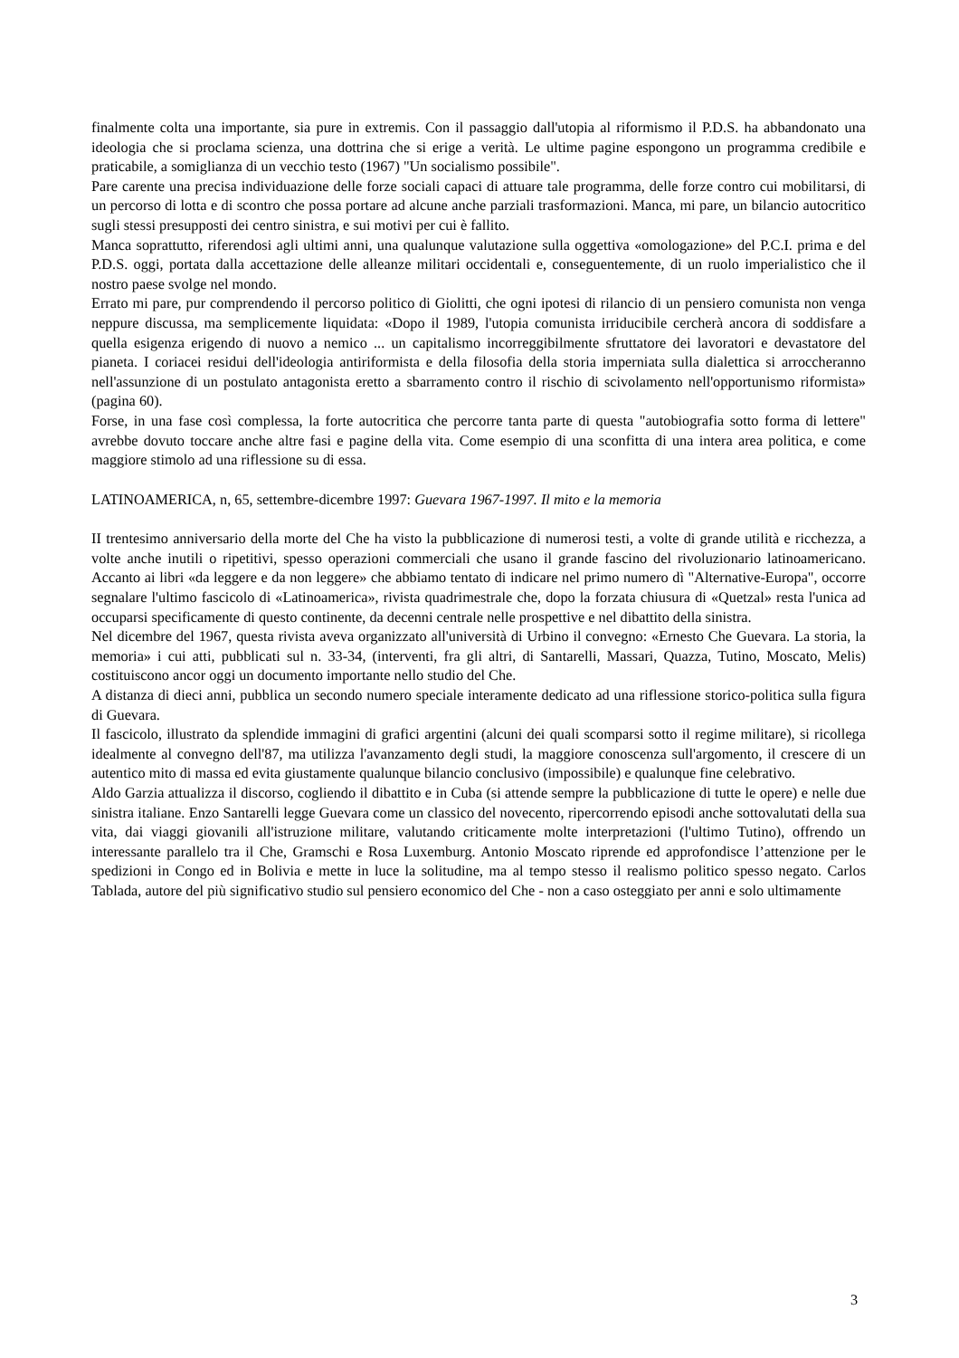finalmente colta una importante, sia pure in extremis. Con il passaggio dall'utopia al riformismo il P.D.S. ha abbandonato una ideologia che si proclama scienza, una dottrina che si erige a verità. Le ultime pagine espongono un programma credibile e praticabile, a somiglianza di un vecchio testo (1967) "Un socialismo possibile".
Pare carente una precisa individuazione delle forze sociali capaci di attuare tale programma, delle forze contro cui mobilitarsi, di un percorso di lotta e di scontro che possa portare ad alcune anche parziali trasformazioni. Manca, mi pare, un bilancio autocritico sugli stessi presupposti dei centro sinistra, e sui motivi per cui è fallito.
Manca soprattutto, riferendosi agli ultimi anni, una qualunque valutazione sulla oggettiva «omologazione» del P.C.I. prima e del P.D.S. oggi, portata dalla accettazione delle alleanze militari occidentali e, conseguentemente, di un ruolo imperialistico che il nostro paese svolge nel mondo.
Errato mi pare, pur comprendendo il percorso politico di Giolitti, che ogni ipotesi di rilancio di un pensiero comunista non venga neppure discussa, ma semplicemente liquidata: «Dopo il 1989, l'utopia comunista irriducibile cercherà ancora di soddisfare a quella esigenza erigendo di nuovo a nemico ... un capitalismo incorreggibilmente sfruttatore dei lavoratori e devastatore del pianeta. I coriacei residui dell'ideologia antiriformista e della filosofia della storia imperniata sulla dialettica si arroccheranno nell'assunzione di un postulato antagonista eretto a sbarramento contro il rischio di scivolamento nell'opportunismo riformista» (pagina 60).
Forse, in una fase così complessa, la forte autocritica che percorre tanta parte di questa "autobiografia sotto forma di lettere" avrebbe dovuto toccare anche altre fasi e pagine della vita. Come esempio di una sconfitta di una intera area politica, e come maggiore stimolo ad una riflessione su di essa.
LATINOAMERICA, n, 65, settembre-dicembre 1997: Guevara 1967-1997. Il mito e la memoria
II trentesimo anniversario della morte del Che ha visto la pubblicazione di numerosi testi, a volte di grande utilità e ricchezza, a volte anche inutili o ripetitivi, spesso operazioni commerciali che usano il grande fascino del rivoluzionario latinoamericano. Accanto ai libri «da leggere e da non leggere» che abbiamo tentato di indicare nel primo numero dì "Alternative-Europa", occorre segnalare l'ultimo fascicolo di «Latinoamerica», rivista quadrimestrale che, dopo la forzata chiusura di «Quetzal» resta l'unica ad occuparsi specificamente di questo continente, da decenni centrale nelle prospettive e nel dibattito della sinistra.
Nel dicembre del 1967, questa rivista aveva organizzato all'università di Urbino il convegno: «Ernesto Che Guevara. La storia, la memoria» i cui atti, pubblicati sul n. 33-34, (interventi, fra gli altri, di Santarelli, Massari, Quazza, Tutino, Moscato, Melis) costituiscono ancor oggi un documento importante nello studio del Che.
A distanza di dieci anni, pubblica un secondo numero speciale interamente dedicato ad una riflessione storico-politica sulla figura di Guevara.
Il fascicolo, illustrato da splendide immagini di grafici argentini (alcuni dei quali scomparsi sotto il regime militare), si ricollega idealmente al convegno dell'87, ma utilizza l'avanzamento degli studi, la maggiore conoscenza sull'argomento, il crescere di un autentico mito di massa ed evita giustamente qualunque bilancio conclusivo (impossibile) e qualunque fine celebrativo.
Aldo Garzia attualizza il discorso, cogliendo il dibattito e in Cuba (si attende sempre la pubblicazione di tutte le opere) e nelle due sinistra italiane. Enzo Santarelli legge Guevara come un classico del novecento, ripercorrendo episodi anche sottovalutati della sua vita, dai viaggi giovanili all'istruzione militare, valutando criticamente molte interpretazioni (l'ultimo Tutino), offrendo un interessante parallelo tra il Che, Gramschi e Rosa Luxemburg. Antonio Moscato riprende ed approfondisce l’attenzione per le spedizioni in Congo ed in Bolivia e mette in luce la solitudine, ma al tempo stesso il realismo politico spesso negato. Carlos Tablada, autore del più significativo studio sul pensiero economico del Che - non a caso osteggiato per anni e solo ultimamente
3